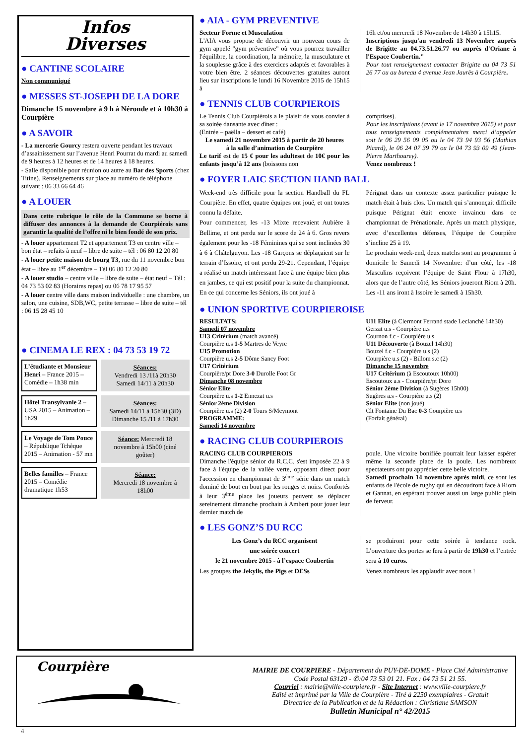Infos
Diverses
● CANTINE SCOLAIRE
Non communiqué
● MESSES ST-JOSEPH DE LA DORE
Dimanche 15 novembre à 9 h à Néronde et à 10h30 à Courpière
● A SAVOIR
- La mercerie Gourcy restera ouverte pendant les travaux d’assainissement sur l’avenue Henri Pourrat du mardi au samedi de 9 heures à 12 heures et de 14 heures à 18 heures.
- Salle disponible pour réunion ou autre au Bar des Sports (chez Titine). Renseignements sur place au numéro de téléphone suivant : 06 33 66 64 46
● A LOUER
Dans cette rubrique le rôle de la Commune se borne à diffuser des annonces à la demande de Courpiérois sans garantir la qualité de l’offre ni le bien fondé de son prix.
- A louer appartement T2 et appartement T3 en centre ville – bon état – refaits à neuf – libre de suite – tél : 06 80 12 20 80
- A louer petite maison de bourg T3, rue du 11 novembre bon état – libre au 1<sup>er</sup> décembre – Tél 06 80 12 20 80
- A louer studio – centre ville – libre de suite – état neuf – Tél : 04 73 53 02 83 (Horaires repas) ou 06 78 17 95 57
- A louer centre ville dans maison individuelle : une chambre, un salon, une cuisine, SDB,WC, petite terrasse – libre de suite – tél : 06 15 28 45 10
● CINEMA LE REX : 04 73 53 19 72
L’étudiante et Monsieur Henri – France 2015 – Comédie – 1h38 min
Séances:
Vendredi 13 /11à 20h30
Samedi 14/11 à 20h30
Hôtel Transylvanie 2 – USA 2015 – Animation – 1h29
Séances:
Samedi 14/11 à 15h30 (3D)
Dimanche 15 /11 à 17h30
Le Voyage de Tom Pouce – République Tchèque 2015 – Animation - 57 mn
Séance: Mercredi 18 novembre à 15h00 (ciné goûter)
Belles familles – France 2015 – Comédie dramatique 1h53
Séance:
Mercredi 18 novembre à 18h00
● AIA - GYM PREVENTIVE
Secteur Forme et Musculation
L'AIA vous propose de découvrir un nouveau cours de gym appelé "gym préventive" où vous pourrez travailler l'équilibre, la coordination, la mémoire, la musculature et la souplesse grâce à des exercices adaptés et favorables à votre bien être. 2 séances découvertes gratuites auront lieu sur inscriptions le lundi 16 Novembre 2015 de 15h15 à
16h et/ou mercredi 18 Novembre de 14h30 à 15h15.
Inscriptions jusqu'au vendredi 13 Novembre auprès de Brigitte au 04.73.51.26.77 ou auprès d'Oriane à l'Espace Coubertin."
Pour tout renseignement contacter Brigitte au 04 73 51 26 77 ou au bureau 4 avenue Jean Jaurès à Courpière.
● TENNIS CLUB COURPIEROIS
Le Tennis Club Courpiérois a le plaisir de vous convier à sa soirée dansante avec dîner :
(Entrée – paëlla – dessert et café)
Le samedi 21 novembre 2015 à partir de 20 heures
à la salle d’animation de CourpièreLe tarif est de 15 € pour les adulteset de 10€ pour les enfants jusqu’à 12 ans (boissons non
comprises).
Pour les inscriptions (avant le 17 novembre 2015) et pour tous renseignements complémentaires merci d’appeler soit le 06 29 56 09 05 ou le 04 73 94 93 56 (Mathias Picard), le 06 24 07 39 79 ou le 04 73 93 09 49 (Jean-Pierre Marthourey).
Venez nombreux !
● FOYER LAIC SECTION HAND BALL
Week-end très difficile pour la section Handball du FL Courpière. En effet, quatre équipes ont joué, et ont toutes connu la défaite.
Pour commencer, les -13 Mixte recevaient Aubière à Bellime, et ont perdu sur le score de 24 à 6. Gros revers également pour les -18 Féminines qui se sont inclinées 30 à 6 à Châtelguyon. Les -18 Garçons se déplaçaient sur le terrain d’Issoire, et ont perdu 29-21. Cependant, l’équipe a réalisé un match intéressant face à une équipe bien plus en jambes, ce qui est positif pour la suite du championnat.
En ce qui concerne les Séniors, ils ont joué à
Pérignat dans un contexte assez particulier puisque le match était à huis clos. Un match qui s’annonçait difficile puisque Pérignat était encore invaincu dans ce championnat de Prénationale. Après un match physique, avec d’excellentes défenses, l’équipe de Courpière s’incline 25 à 19.
Le prochain week-end, deux matchs sont au programme à domicile le Samedi 14 Novembre: d’un côté, les -18 Masculins reçoivent l’équipe de Saint Flour à 17h30, alors que de l’autre côté, les Séniors joueront Riom à 20h. Les -11 ans iront à Issoire le samedi à 15h30.
● UNION SPORTIVE COURPIEROISE
RESULTATS:
Samedi 07 novembre
U13 Critérium (match avancé)
Courpière u.s 1-5 Martres de Veyre
U15 Promotion
Courpière u.s 2-5 Dôme Sancy Foot
U17 Critérium
Courpière/pt Dore 3-0 Durolle Foot Gr
Dimanche 08 novembre
Sénior Elite
Courpière u.s 1-2 Ennezat u.s
Sénior 2ème Division
Courpière u.s (2) 2-0 Tours S/Meymont
PROGRAMME:
Samedi 14 novembre
U11 Elite (à Clermont Ferrand stade Leclanché 14h30)
Gerzat u.s - Courpière u.s
Cournon f.c - Courpière u.s
U11 Découverte (à Bouzel 14h30)
Bouzel f.c - Courpière u.s (2)
Courpière u.s (2) - Billom s.c (2)
Dimanche 15 novembre
U17 Critérium (à Escoutoux 10h00)
Escoutoux a.s - Courpière/pt Dore
Sénior 2ème Division (à Sugères 15h00)
Sugères a.s - Courpière u.s (2)
Sénior Elite (non joué)
Clt Fontaine Du Bac 0-3 Courpière u.s
(Forfait général)
● RACING CLUB COURPIEROIS
RACING CLUB COURPIEROIS
Dimanche l'équipe sénior du R.C.C. s'est imposée 22 à 9 face à l'équipe de la vallée verte, opposant direct pour l'accession en championnat de 3<sup>ème</sup> série dans un match dominé de bout en bout par les rouges et noirs. Confortés à leur 3<sup>ème</sup> place les joueurs peuvent se déplacer sereinement dimanche prochain à Ambert pour jouer leur dernier match de
poule. Une victoire bonifiée pourrait leur laisser espérer même la seconde place de la poule. Les nombreux spectateurs ont pu apprécier cette belle victoire.
Samedi prochain 14 novembre après midi, ce sont les enfants de l'école de rugby qui en découdront face à Riom et Gannat, en espérant trouver aussi un large public plein de ferveur.
● LES GONZ’S DU RCC
Les Gonz’s du RCC organisent
une soirée concert
le 21 novembre 2015 - à l’espace CoubertinLes groupes the Jekylls, the Pigs et DESs
se produiront pour cette soirée à tendance rock. L’ouverture des portes se fera à partir de 19h30 et l’entrée sera à 10 euros.
Venez nombreux les applaudir avec nous !
Courpière
MAIRIE DE COURPIERE - Département du PUY-DE-DOME - Place Cité Administrative Code Postal 63120 - ✆:04 73 53 01 21. Fax : 04 73 51 21 55.
Courriel : mairie@ville-courpiere.fr - Site Internet : www.ville-courpiere.fr
Edité et imprimé par la Ville de Courpière - Tiré à 2250 exemplaires - Gratuit
Directrice de la Publication et de la Rédaction : Christiane SAMSON
Bulletin Municipal n° 42/2015
4